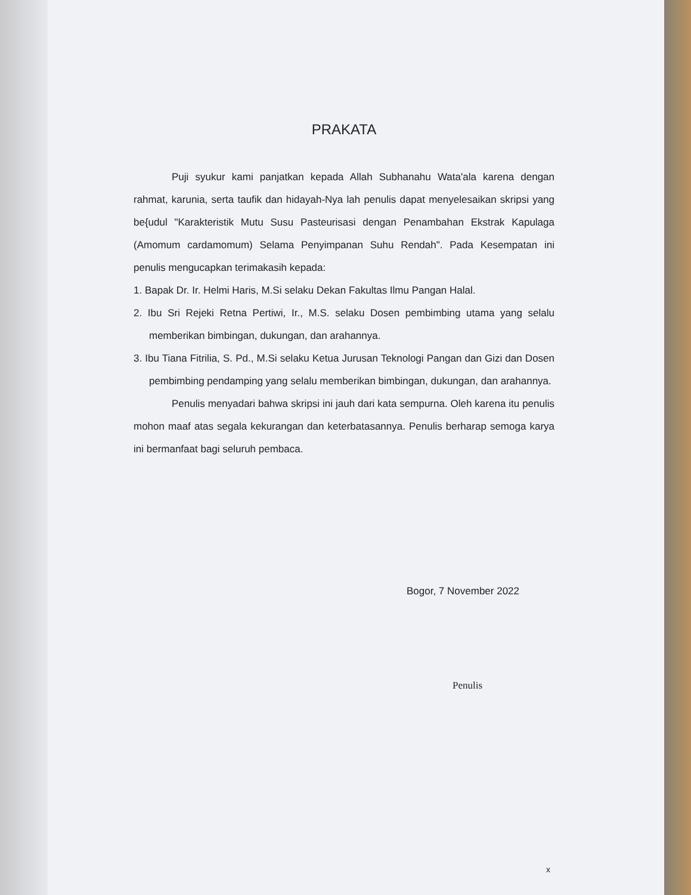PRAKATA
Puji syukur kami panjatkan kepada Allah Subhanahu Wata'ala karena dengan rahmat, karunia, serta taufik dan hidayah-Nya lah penulis dapat menyelesaikan skripsi yang be{udul "Karakteristik Mutu Susu Pasteurisasi dengan Penambahan Ekstrak Kapulaga (Amomum cardamomum) Selama Penyimpanan Suhu Rendah". Pada Kesempatan ini penulis mengucapkan terimakasih kepada:
1. Bapak Dr. Ir. Helmi Haris, M.Si selaku Dekan Fakultas Ilmu Pangan Halal.
2. Ibu Sri Rejeki Retna Pertiwi, Ir., M.S. selaku Dosen pembimbing utama yang selalu memberikan bimbingan, dukungan, dan arahannya.
3. Ibu Tiana Fitrilia, S. Pd., M.Si selaku Ketua Jurusan Teknologi Pangan dan Gizi dan Dosen pembimbing pendamping yang selalu memberikan bimbingan, dukungan, dan arahannya.
Penulis menyadari bahwa skripsi ini jauh dari kata sempurna. Oleh karena itu penulis mohon maaf atas segala kekurangan dan keterbatasannya. Penulis berharap semoga karya ini bermanfaat bagi seluruh pembaca.
Bogor, 7 November 2022
Penulis
x